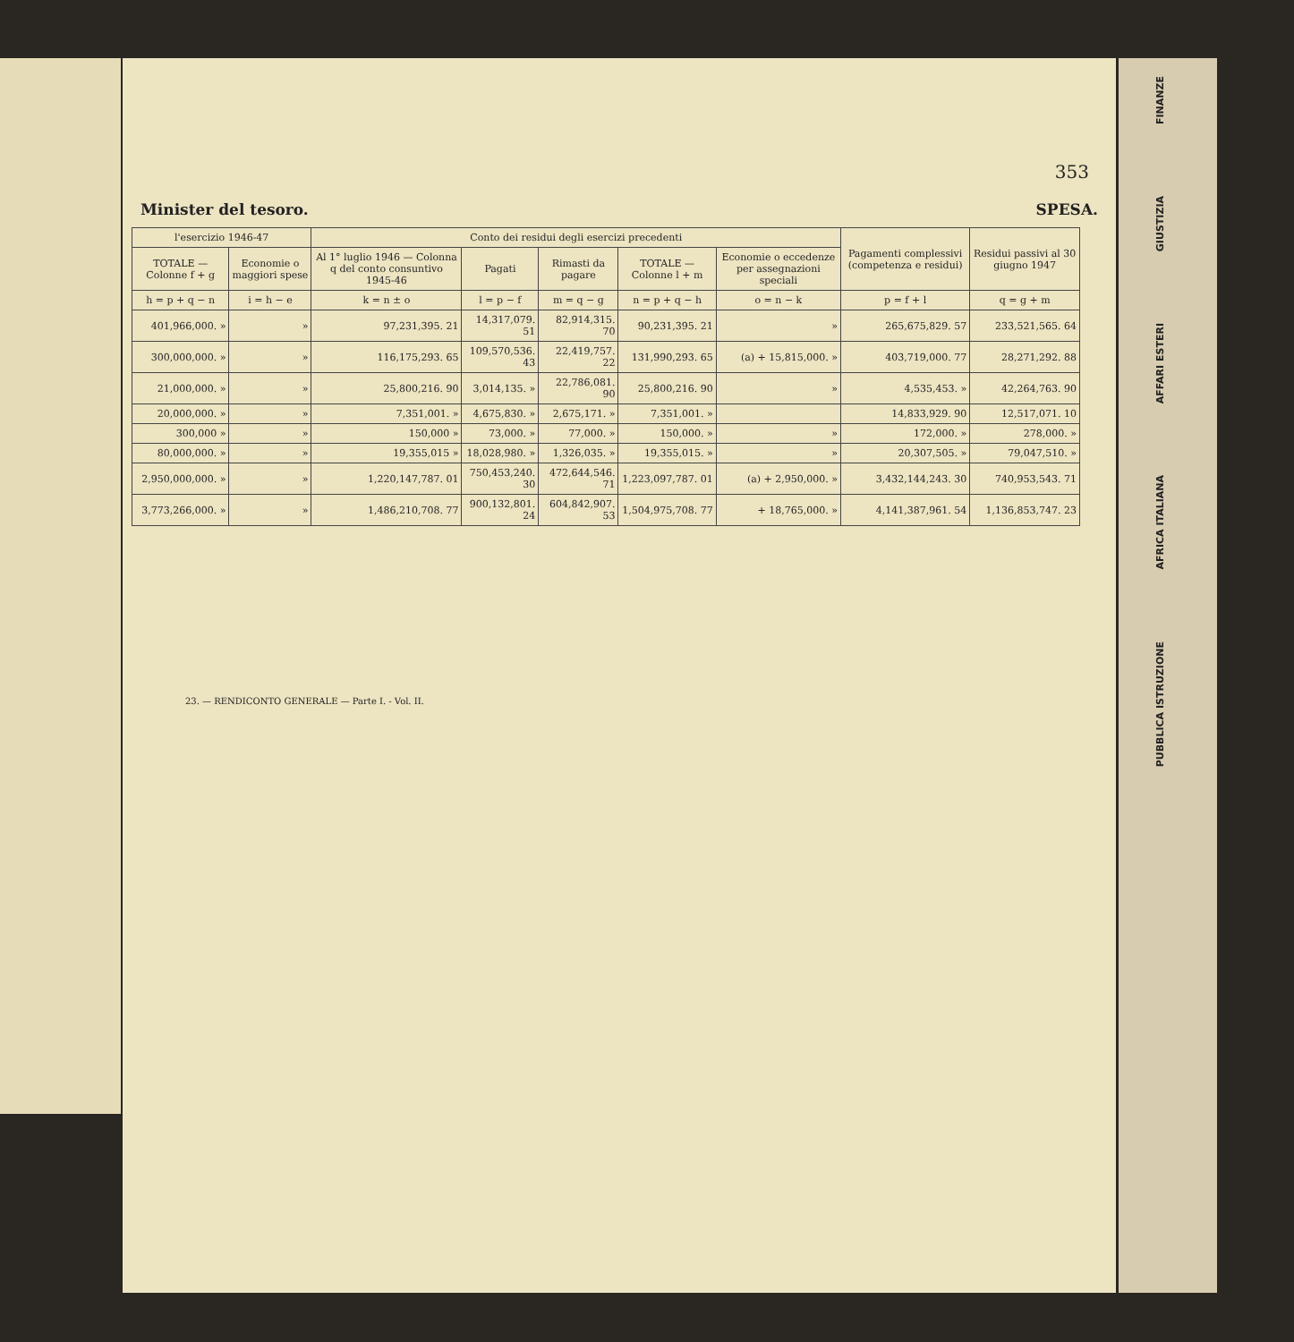353
Minister del tesoro. SPESA.
| l'esercizio 1946-47 | | Conto dei residui degli esercizi precedenti | | | | | Pagamenti complessivi (competenza e residui) | Residui passivi al 30 giugno 1947 |
| --- | --- | --- | --- | --- | --- | --- | --- | --- |
| TOTALE — Colonne f + g | Economie o maggiori spese | Al 1° luglio 1946 — Colonna q del conto consuntivo 1945-46 | Pagati | Rimasti da pagare | TOTALE — Colonne l + m | Economie o eccedenze per assegnazioni speciali | | |
| h = p + q − n | i = h − e | k = n ± o | l = p − f | m = q − g | n = p + q − h | o = n − k | p = f + l | q = g + m |
| 401,966,000. » | » | 97,231,395. 21 | 14,317,079. 51 | 82,914,315. 70 | 90,231,395. 21 | » | 265,675,829. 57 | 233,521,565. 64 |
| 300,000,000. » | » | 116,175,293. 65 | 109,570,536. 43 | 22,419,757. 22 | 131,990,293. 65 | (a) + 15,815,000. » | 403,719,000. 77 | 28,271,292. 88 |
| 21,000,000. » | » | 25,800,216. 90 | 3,014,135. » | 22,786,081. 90 | 25,800,216. 90 | » | 4,535,453. » | 42,264,763. 90 |
| 20,000,000. » | » | 7,351,001. » | 4,675,830. » | 2,675,171. » | 7,351,001. » | | 14,833,929. 90 | 12,517,071. 10 |
| 300,000 » | » | 150,000 » | 73,000. » | 77,000. » | 150,000. » | » | 172,000. » | 278,000. » |
| 80,000,000. » | » | 19,355,015 » | 18,028,980. » | 1,326,035. » | 19,355,015. » | » | 20,307,505. » | 79,047,510. » |
| 2,950,000,000. » | » | 1,220,147,787. 01 | 750,453,240. 30 | 472,644,546. 71 | 1,223,097,787. 01 | (a) + 2,950,000. » | 3,432,144,243. 30 | 740,953,543. 71 |
| 3,773,266,000. » | » | 1,486,210,708. 77 | 900,132,801. 24 | 604,842,907. 53 | 1,504,975,708. 77 | + 18,765,000. » | 4,141,387,961. 54 | 1,136,853,747. 23 |
23. — RENDICONTO GENERALE — Parte I. - Vol. II.
FINANZE
GIUSTIZIA
AFFARI ESTERI
AFRICA ITALIANA
PUBBLICA ISTRUZIONE